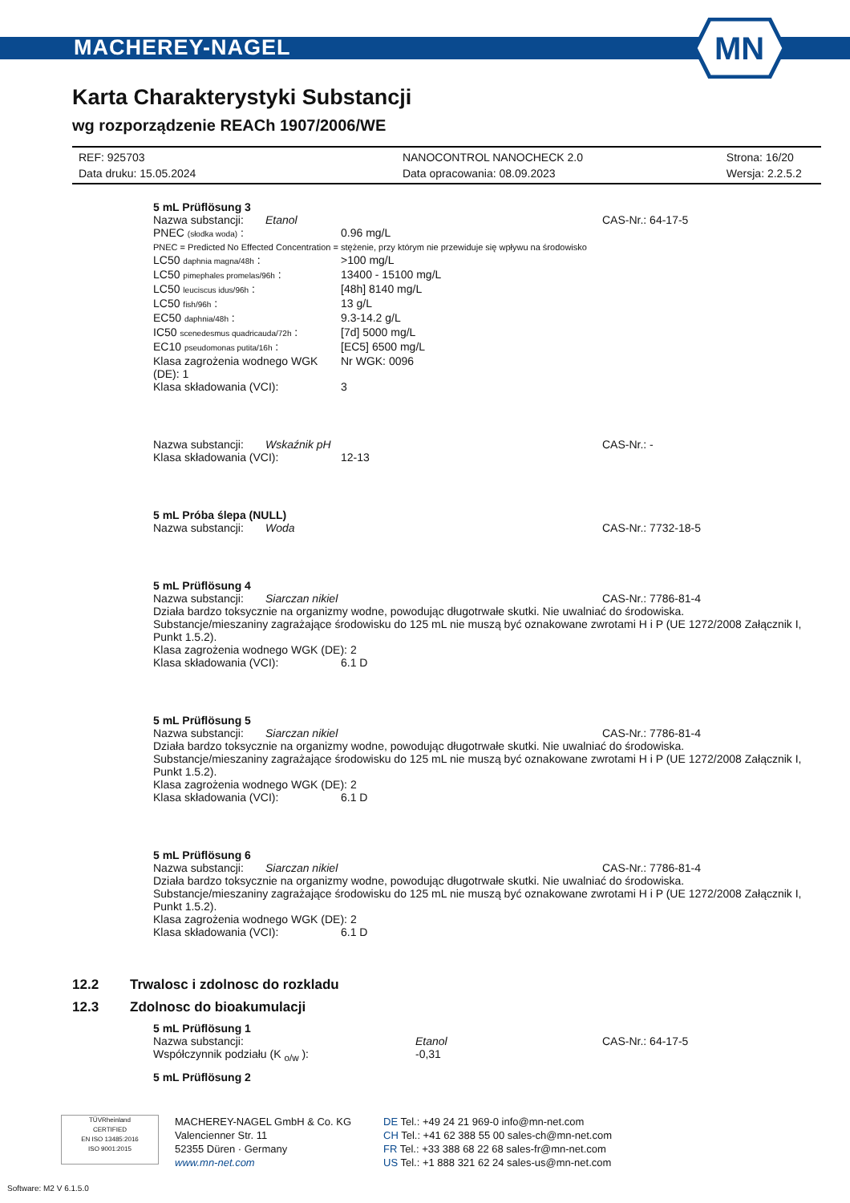MACHEREY-NAGEL
MN
Karta Charakterystyki Substancji
wg rozporządzenie REACh 1907/2006/WE
REF: 925703 NANOCONTROL NANOCHECK 2.0 Strona: 16/20
Data druku: 15.05.2024 Data opracowania: 08.09.2023 Wersja: 2.2.5.2
5 mL Prüflösung 3
Nazwa substancji: Etanol CAS-Nr.: 64-17-5
PNEC (słodka woda) : 0.96 mg/L
PNEC = Predicted No Effected Concentration = stężenie, przy którym nie przewiduje się wpływu na środowisko
LC50 daphnia magna/48h : >100 mg/L
LC50 pimephales promelas/96h : 13400 - 15100 mg/L
LC50 leuciscus idus/96h : [48h] 8140 mg/L
LC50 fish/96h : 13 g/L
EC50 daphnia/48h : 9.3-14.2 g/L
IC50 scenedesmus quadricauda/72h : [7d] 5000 mg/L
EC10 pseudomonas putita/16h : [EC5] 6500 mg/L
Klasa zagrożenia wodnego WGK (DE): 1 Nr WGK: 0096
Klasa składowania (VCI): 3
Nazwa substancji: Wskaźnik pH CAS-Nr.: -
Klasa składowania (VCI): 12-13
5 mL Próba ślepa (NULL)
Nazwa substancji: Woda CAS-Nr.: 7732-18-5
5 mL Prüflösung 4
Nazwa substancji: Siarczan nikiel CAS-Nr.: 7786-81-4
Działa bardzo toksycznie na organizmy wodne, powodując długotrwałe skutki. Nie uwalniać do środowiska.
Substancje/mieszaniny zagrażające środowisku do 125 mL nie muszą być oznakowane zwrotami H i P (UE 1272/2008 Załącznik I, Punkt 1.5.2).
Klasa zagrożenia wodnego WGK (DE): 2
Klasa składowania (VCI): 6.1 D
5 mL Prüflösung 5
Nazwa substancji: Siarczan nikiel CAS-Nr.: 7786-81-4
Działa bardzo toksycznie na organizmy wodne, powodując długotrwałe skutki. Nie uwalniać do środowiska.
Substancje/mieszaniny zagrażające środowisku do 125 mL nie muszą być oznakowane zwrotami H i P (UE 1272/2008 Załącznik I, Punkt 1.5.2).
Klasa zagrożenia wodnego WGK (DE): 2
Klasa składowania (VCI): 6.1 D
5 mL Prüflösung 6
Nazwa substancji: Siarczan nikiel CAS-Nr.: 7786-81-4
Działa bardzo toksycznie na organizmy wodne, powodując długotrwałe skutki. Nie uwalniać do środowiska.
Substancje/mieszaniny zagrażające środowisku do 125 mL nie muszą być oznakowane zwrotami H i P (UE 1272/2008 Załącznik I, Punkt 1.5.2).
Klasa zagrożenia wodnego WGK (DE): 2
Klasa składowania (VCI): 6.1 D
12.2 Trwalosc i zdolnosc do rozkladu
12.3 Zdolnosc do bioakumulacji
5 mL Prüflösung 1
Nazwa substancji: Etanol CAS-Nr.: 64-17-5
Współczynnik podziału (K <sub>o/w</sub> ): -0,31
5 mL Prüflösung 2
TÜVRheinland
CERTIFIED
EN ISO 13485:2016
ISO 9001:2015
MACHEREY-NAGEL GmbH & Co. KG
Valencienner Str. 11
52355 Düren · Germany
www.mn-net.com
DE Tel.: +49 24 21 969-0 info@mn-net.com
CH Tel.: +41 62 388 55 00 sales-ch@mn-net.com
FR Tel.: +33 388 68 22 68 sales-fr@mn-net.com
US Tel.: +1 888 321 62 24 sales-us@mn-net.com
Software: M2 V 6.1.5.0